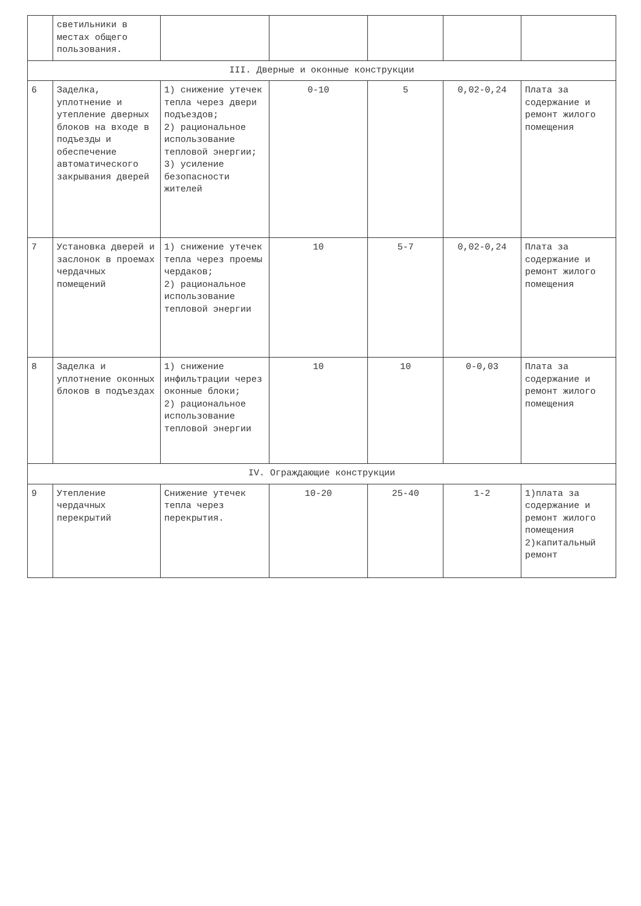| | светильники в местах общего пользования. | | | | | |
| III. Дверные и оконные конструкции | | | | | | |
| 6 | Заделка, уплотнение и утепление дверных блоков на входе в подъезды и обеспечение автоматического закрывания дверей | 1) снижение утечек тепла через двери подъездов; 2) рациональное использование тепловой энергии; 3) усиление безопасности жителей | 0-10 | 5 | 0,02-0,24 | Плата за содержание и ремонт жилого помещения |
| 7 | Установка дверей и заслонок в проемах чердачных помещений | 1) снижение утечек тепла через проемы чердаков; 2) рациональное использование тепловой энергии | 10 | 5-7 | 0,02-0,24 | Плата за содержание и ремонт жилого помещения |
| 8 | Заделка и уплотнение оконных блоков в подъездах | 1) снижение инфильтрации через оконные блоки; 2) рациональное использование тепловой энергии | 10 | 10 | 0-0,03 | Плата за содержание и ремонт жилого помещения |
| IV. Ограждающие конструкции | | | | | | |
| 9 | Утепление чердачных перекрытий | Снижение утечек тепла через перекрытия. | 10-20 | 25-40 | 1-2 | 1)плата за содержание и ремонт жилого помещения 2)капитальный ремонт |